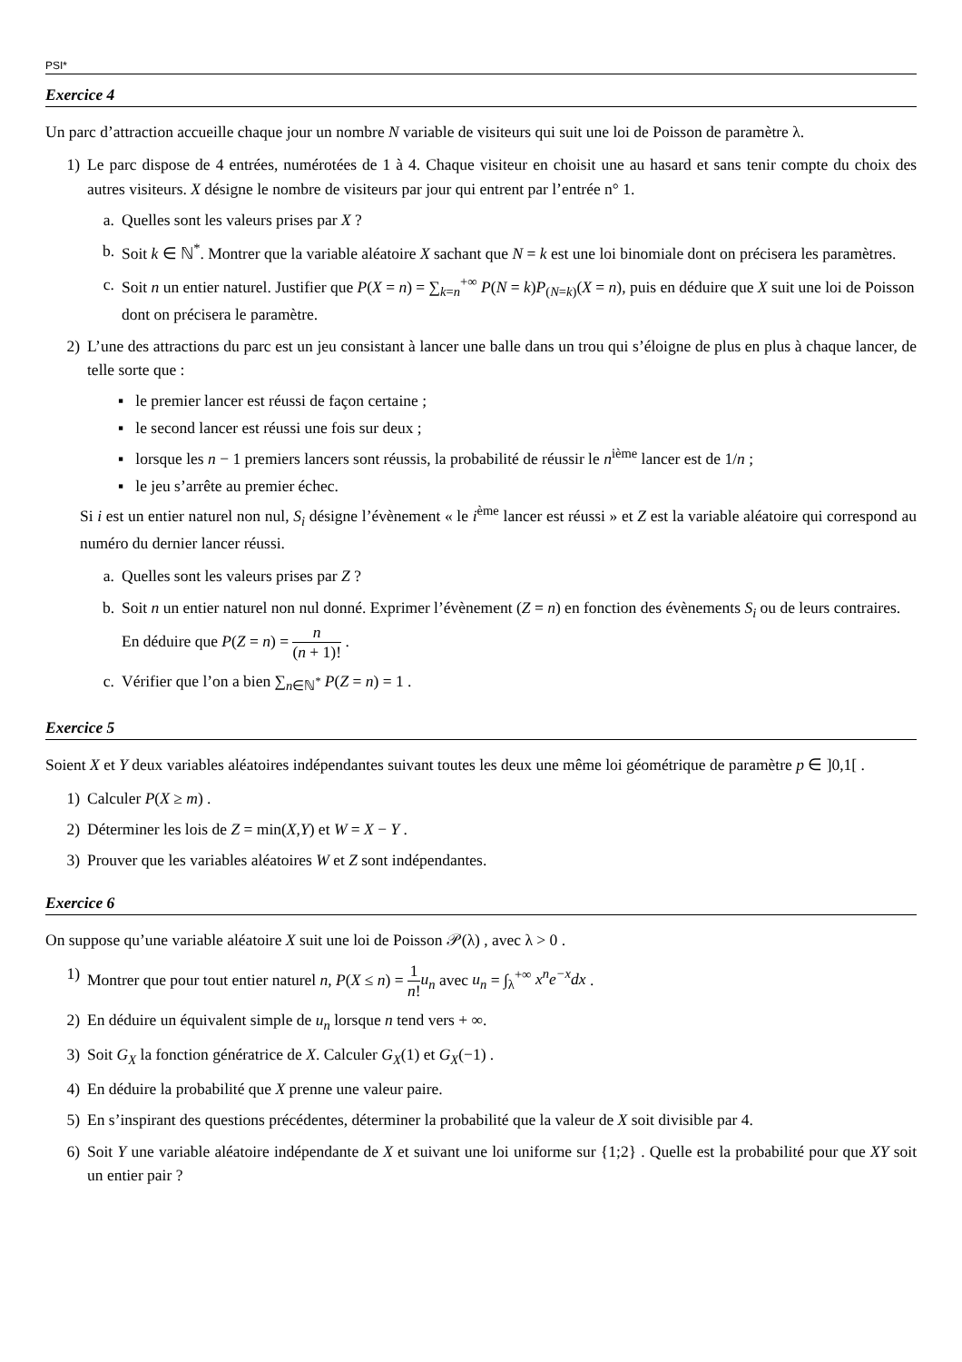PSI*
Exercice 4
Un parc d’attraction accueille chaque jour un nombre N variable de visiteurs qui suit une loi de Poisson de paramètre λ.
1) Le parc dispose de 4 entrées, numérotées de 1 à 4. Chaque visiteur en choisit une au hasard et sans tenir compte du choix des autres visiteurs. X désigne le nombre de visiteurs par jour qui entrent par l’entrée n° 1.
a. Quelles sont les valeurs prises par X ?
b. Soit k ∈ ℕ<sup>*</sup>. Montrer que la variable aléatoire X sachant que N = k est une loi binomiale dont on précisera les paramètres.
c. Soit n un entier naturel. Justifier que P(X = n) = ∑<sub>k=n</sub><sup>+∞</sup> P(N = k)P<sub>(N=k)</sub>(X = n), puis en déduire que X suit une loi de Poisson dont on précisera le paramètre.
2) L’une des attractions du parc est un jeu consistant à lancer une balle dans un trou qui s’éloigne de plus en plus à chaque lancer, de telle sorte que :
▪ le premier lancer est réussi de façon certaine ;
▪ le second lancer est réussi une fois sur deux ;
▪ lorsque les n − 1 premiers lancers sont réussis, la probabilité de réussir le n<sup>ième</sup> lancer est de 1/n ;
▪ le jeu s’arrête au premier échec.
Si i est un entier naturel non nul, S<sub>i</sub> désigne l’évènement « le i<sup>ème</sup> lancer est réussi » et Z est la variable aléatoire qui correspond au numéro du dernier lancer réussi.
a. Quelles sont les valeurs prises par Z ?
b. Soit n un entier naturel non nul donné. Exprimer l’évènement (Z = n) en fonction des évènements S<sub>i</sub> ou de leurs contraires. En déduire que P(Z = n) = n (n + 1)! .
c. Vérifier que l’on a bien ∑<sub>n∈ℕ<sup>*</sup></sub> P(Z = n) = 1 .
Exercice 5
Soient X et Y deux variables aléatoires indépendantes suivant toutes les deux une même loi géométrique de paramètre p ∈ ]0,1[ .
1) Calculer P(X ≥ m) .
2) Déterminer les lois de Z = min(X,Y) et W = X − Y .
3) Prouver que les variables aléatoires W et Z sont indépendantes.
Exercice 6
On suppose qu’une variable aléatoire X suit une loi de Poisson 𝒫(λ) , avec λ > 0 .
1) Montrer que pour tout entier naturel n, P(X ≤ n) = 1 n!u<sub>n</sub> avec u<sub>n</sub> = ∫<sub>λ</sub><sup>+∞</sup> x<sup>n</sup>e<sup>−x</sup>dx .
2) En déduire un équivalent simple de u<sub>n</sub> lorsque n tend vers + ∞.
3) Soit G<sub>X</sub> la fonction génératrice de X. Calculer G<sub>X</sub>(1) et G<sub>X</sub>(−1) .
4) En déduire la probabilité que X prenne une valeur paire.
5) En s’inspirant des questions précédentes, déterminer la probabilité que la valeur de X soit divisible par 4.
6) Soit Y une variable aléatoire indépendante de X et suivant une loi uniforme sur {1;2} . Quelle est la probabilité pour que XY soit un entier pair ?